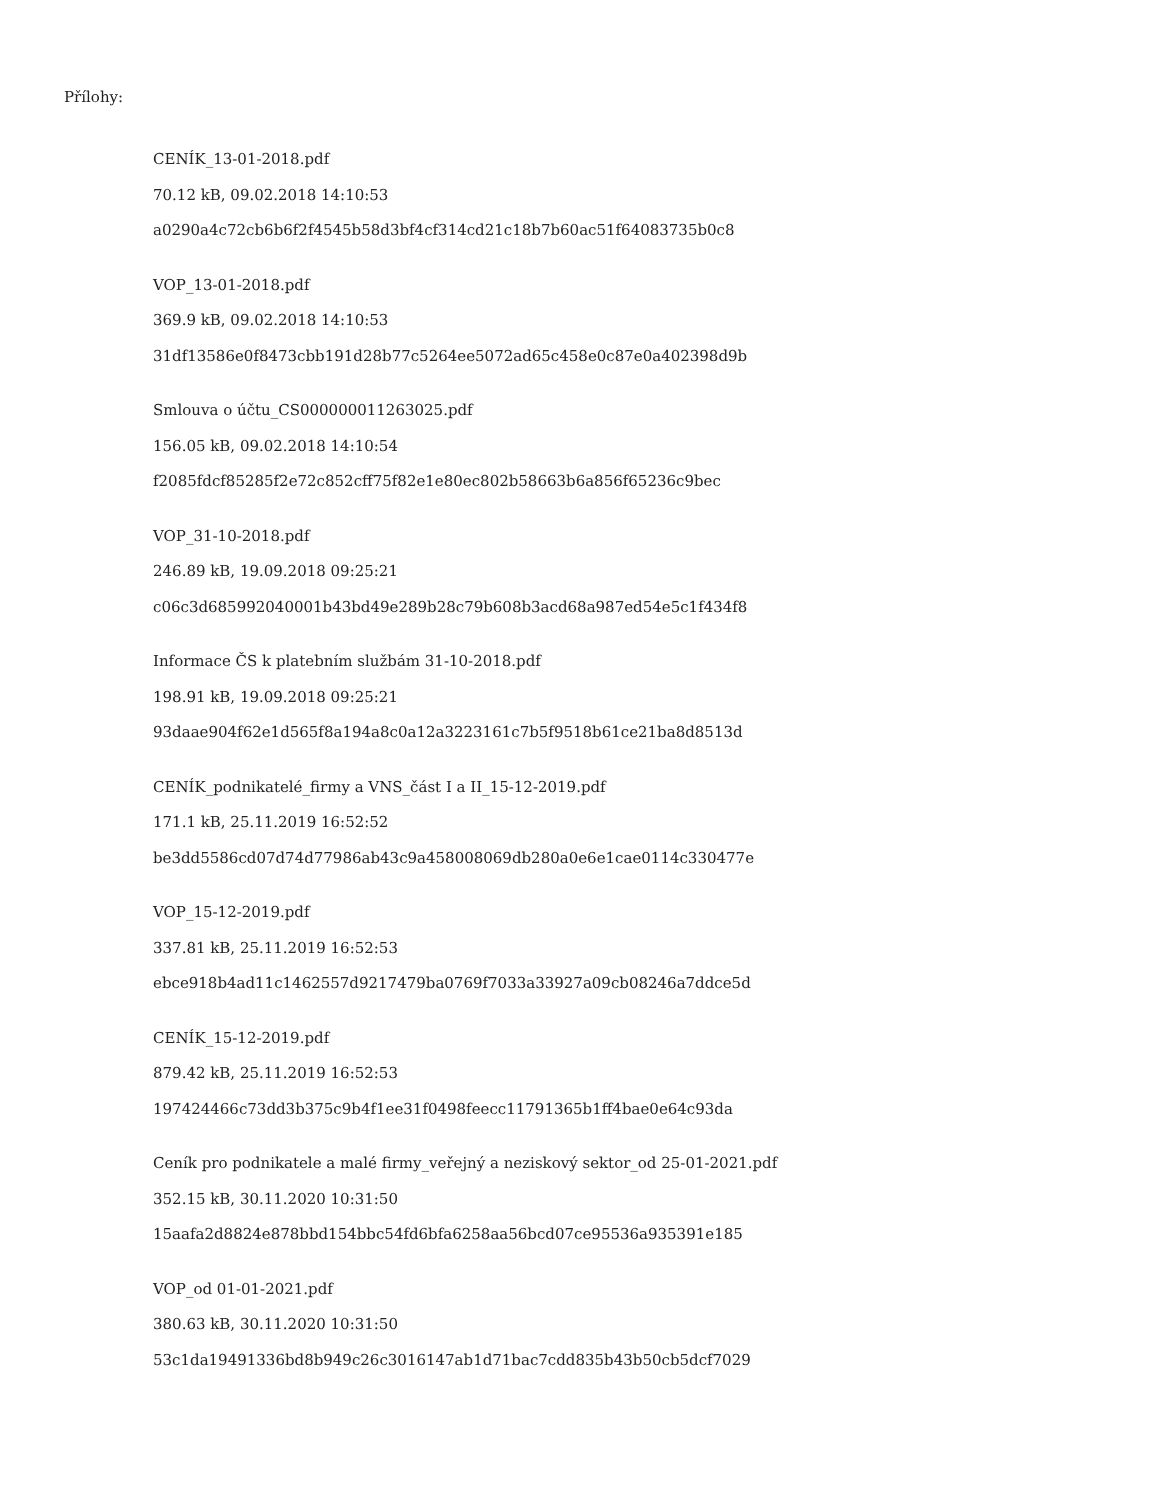Přílohy:
CENÍK_13-01-2018.pdf
70.12 kB, 09.02.2018 14:10:53
a0290a4c72cb6b6f2f4545b58d3bf4cf314cd21c18b7b60ac51f64083735b0c8
VOP_13-01-2018.pdf
369.9 kB, 09.02.2018 14:10:53
31df13586e0f8473cbb191d28b77c5264ee5072ad65c458e0c87e0a402398d9b
Smlouva o účtu_CS000000011263025.pdf
156.05 kB, 09.02.2018 14:10:54
f2085fdcf85285f2e72c852cff75f82e1e80ec802b58663b6a856f65236c9bec
VOP_31-10-2018.pdf
246.89 kB, 19.09.2018 09:25:21
c06c3d685992040001b43bd49e289b28c79b608b3acd68a987ed54e5c1f434f8
Informace ČS k platebním službám 31-10-2018.pdf
198.91 kB, 19.09.2018 09:25:21
93daae904f62e1d565f8a194a8c0a12a3223161c7b5f9518b61ce21ba8d8513d
CENÍK_podnikatelé_firmy a VNS_část I a II_15-12-2019.pdf
171.1 kB, 25.11.2019 16:52:52
be3dd5586cd07d74d77986ab43c9a458008069db280a0e6e1cae0114c330477e
VOP_15-12-2019.pdf
337.81 kB, 25.11.2019 16:52:53
ebce918b4ad11c1462557d9217479ba0769f7033a33927a09cb08246a7ddce5d
CENÍK_15-12-2019.pdf
879.42 kB, 25.11.2019 16:52:53
197424466c73dd3b375c9b4f1ee31f0498feecc11791365b1ff4bae0e64c93da
Ceník pro podnikatele a malé firmy_veřejný a neziskový sektor_od 25-01-2021.pdf
352.15 kB, 30.11.2020 10:31:50
15aafa2d8824e878bbd154bbc54fd6bfa6258aa56bcd07ce95536a935391e185
VOP_od 01-01-2021.pdf
380.63 kB, 30.11.2020 10:31:50
53c1da19491336bd8b949c26c3016147ab1d71bac7cdd835b43b50cb5dcf7029